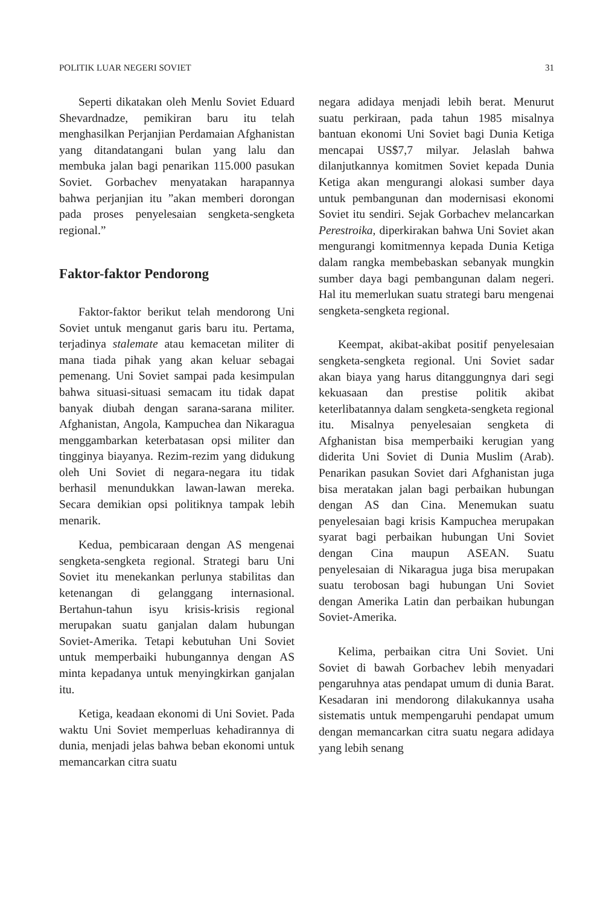POLITIK LUAR NEGERI SOVIET 31
Seperti dikatakan oleh Menlu Soviet Eduard Shevardnadze, pemikiran baru itu telah menghasilkan Perjanjian Perdamaian Afghanistan yang ditandatangani bulan yang lalu dan membuka jalan bagi penarikan 115.000 pasukan Soviet. Gorbachev menyatakan harapannya bahwa perjanjian itu ”akan memberi dorongan pada proses penyelesaian sengketa-sengketa regional.”
Faktor-faktor Pendorong
Faktor-faktor berikut telah mendorong Uni Soviet untuk menganut garis baru itu. Pertama, terjadinya stalemate atau kemacetan militer di mana tiada pihak yang akan keluar sebagai pemenang. Uni Soviet sampai pada kesimpulan bahwa situasi-situasi semacam itu tidak dapat banyak diubah dengan sarana-sarana militer. Afghanistan, Angola, Kampuchea dan Nikaragua menggambarkan keterbatasan opsi militer dan tingginya biayanya. Rezim-rezim yang didukung oleh Uni Soviet di negara-negara itu tidak berhasil menundukkan lawan-lawan mereka. Secara demikian opsi politiknya tampak lebih menarik.
Kedua, pembicaraan dengan AS mengenai sengketa-sengketa regional. Strategi baru Uni Soviet itu menekankan perlunya stabilitas dan ketenangan di gelanggang internasional. Bertahun-tahun isyu krisis-krisis regional merupakan suatu ganjalan dalam hubungan Soviet-Amerika. Tetapi kebutuhan Uni Soviet untuk memperbaiki hubungannya dengan AS minta kepadanya untuk menyingkirkan ganjalan itu.
Ketiga, keadaan ekonomi di Uni Soviet. Pada waktu Uni Soviet memperluas kehadirannya di dunia, menjadi jelas bahwa beban ekonomi untuk memancarkan citra suatu
negara adidaya menjadi lebih berat. Menurut suatu perkiraan, pada tahun 1985 misalnya bantuan ekonomi Uni Soviet bagi Dunia Ketiga mencapai US$7,7 milyar. Jelaslah bahwa dilanjutkannya komitmen Soviet kepada Dunia Ketiga akan mengurangi alokasi sumber daya untuk pembangunan dan modernisasi ekonomi Soviet itu sendiri. Sejak Gorbachev melancarkan Perestroika, diperkirakan bahwa Uni Soviet akan mengurangi komitmennya kepada Dunia Ketiga dalam rangka membebaskan sebanyak mungkin sumber daya bagi pembangunan dalam negeri. Hal itu memerlukan suatu strategi baru mengenai sengketa-sengketa regional.
Keempat, akibat-akibat positif penyelesaian sengketa-sengketa regional. Uni Soviet sadar akan biaya yang harus ditanggungnya dari segi kekuasaan dan prestise politik akibat keterlibatannya dalam sengketa-sengketa regional itu. Misalnya penyelesaian sengketa di Afghanistan bisa memperbaiki kerugian yang diderita Uni Soviet di Dunia Muslim (Arab). Penarikan pasukan Soviet dari Afghanistan juga bisa meratakan jalan bagi perbaikan hubungan dengan AS dan Cina. Menemukan suatu penyelesaian bagi krisis Kampuchea merupakan syarat bagi perbaikan hubungan Uni Soviet dengan Cina maupun ASEAN. Suatu penyelesaian di Nikaragua juga bisa merupakan suatu terobosan bagi hubungan Uni Soviet dengan Amerika Latin dan perbaikan hubungan Soviet-Amerika.
Kelima, perbaikan citra Uni Soviet. Uni Soviet di bawah Gorbachev lebih menyadari pengaruhnya atas pendapat umum di dunia Barat. Kesadaran ini mendorong dilakukannya usaha sistematis untuk mempengaruhi pendapat umum dengan memancarkan citra suatu negara adidaya yang lebih senang